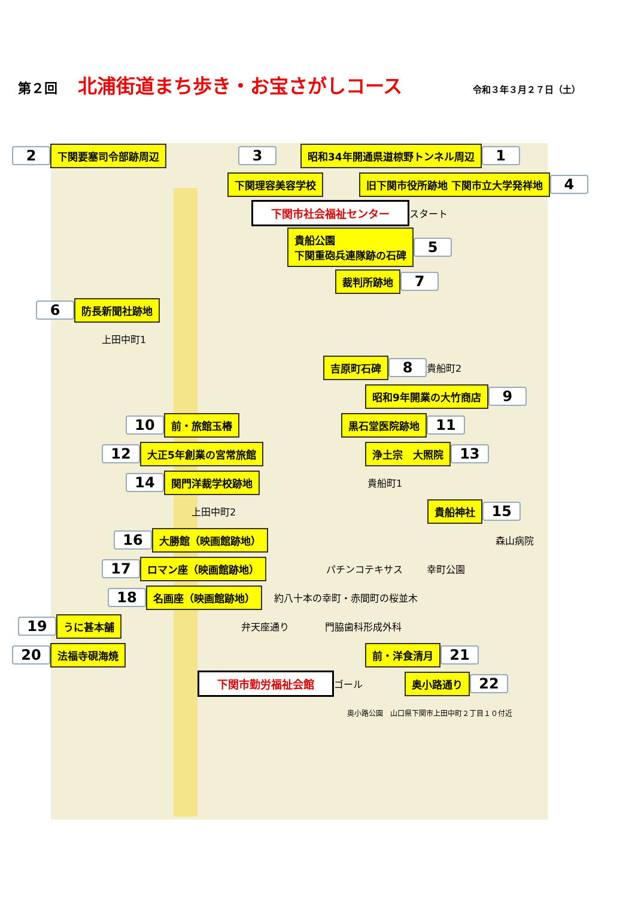第２回 北浦街道まち歩き・お宝さがしコース 令和３年３月２７日（土）
2 下関要塞司令部跡周辺 3 昭和34年開通県道椋野トンネル周辺 1
下関理容美容学校 旧下関市役所跡地 下関市立大学発祥地 4
下関市社会福祉センター スタート
貴船公園
下関重砲兵連隊跡の石碑 5
裁判所跡地 7
6 防長新聞社跡地
上田中町1
吉原町石碑 8 貴船町2
昭和9年開業の大竹商店 9
10 前・旅館玉椿 黒石堂医院跡地 11
12 大正5年創業の宮常旅館 浄土宗　大照院 13
14 関門洋裁学校跡地 貴船町1
上田中町2 貴船神社 15
16 大勝館（映画館跡地） 森山病院
17 ロマン座（映画館跡地） パチンコテキサス 幸町公園
18 名画座（映画館跡地） 約八十本の幸町・赤間町の桜並木
19 うに甚本舗 弁天座通り 門脇歯科形成外科
20 法福寺硯海焼 前・洋食清月 21
下関市勤労福祉会館 ゴール 奥小路通り 22
奥小路公園　山口県下関市上田中町２丁目１０付近